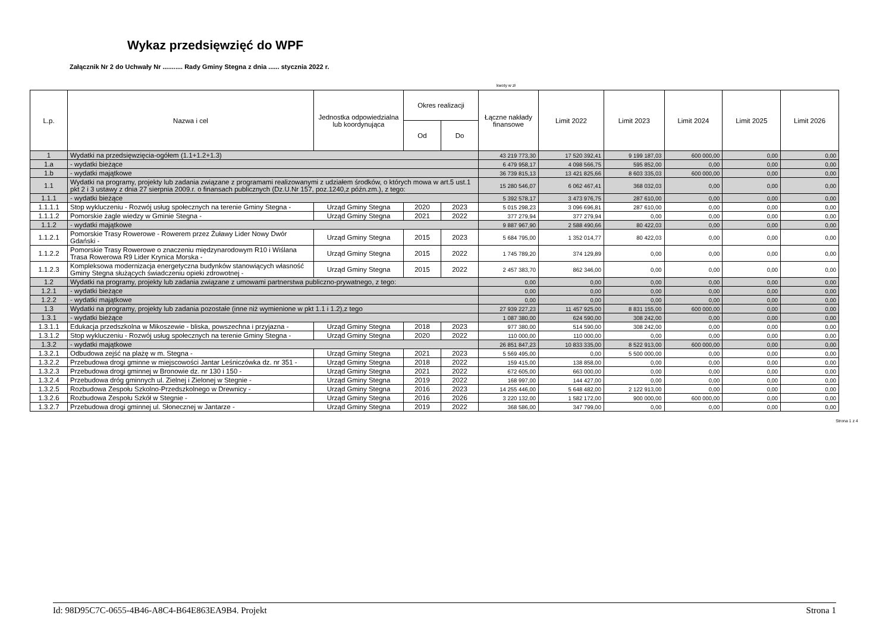Wykaz przedsięwzięć do WPF
Załącznik Nr 2 do Uchwały Nr ........... Rady Gminy Stegna z dnia ...... stycznia 2022 r.
kwoty w zł
| L.p. | Nazwa i cel | Jednostka odpowiedzialna lub koordynująca | Okres realizacji | | Łączne nakłady finansowe | Limit 2022 | Limit 2023 | Limit 2024 | Limit 2025 | Limit 2026 |
| --- | --- | --- | --- | --- | --- | --- | --- | --- | --- | --- |
| | | | Od | Do | | | | | | |
| 1 | Wydatki na przedsięwzięcia-ogółem (1.1+1.2+1.3) | | | | 43 219 773,30 | 17 520 392,41 | 9 199 187,03 | 600 000,00 | 0,00 | 0,00 |
| 1.a | - wydatki bieżące | | | | 6 479 958,17 | 4 098 566,75 | 595 852,00 | 0,00 | 0,00 | 0,00 |
| 1.b | - wydatki majątkowe | | | | 36 739 815,13 | 13 421 825,66 | 8 603 335,03 | 600 000,00 | 0,00 | 0,00 |
| 1.1 | Wydatki na programy, projekty lub zadania związane z programami realizowanymi z udziałem środków, o których mowa w art.5 ust.1 pkt 2 i 3 ustawy z dnia 27 sierpnia 2009.r. o finansach publicznych (Dz.U.Nr 157, poz.1240,z późn.zm.), z tego: | | | | 15 280 546,07 | 6 062 467,41 | 368 032,03 | 0,00 | 0,00 | 0,00 |
| 1.1.1 | - wydatki bieżące | | | | 5 392 578,17 | 3 473 976,75 | 287 610,00 | 0,00 | 0,00 | 0,00 |
| 1.1.1.1 | Stop wykluczeniu - Rozwój usług społecznych na terenie Gminy Stegna - | Urząd Gminy Stegna | 2020 | 2023 | 5 015 298,23 | 3 096 696,81 | 287 610,00 | 0,00 | 0,00 | 0,00 |
| 1.1.1.2 | Pomorskie żagle wiedzy w Gminie Stegna - | Urząd Gminy Stegna | 2021 | 2022 | 377 279,94 | 377 279,94 | 0,00 | 0,00 | 0,00 | 0,00 |
| 1.1.2 | - wydatki majątkowe | | | | 9 887 967,90 | 2 588 490,66 | 80 422,03 | 0,00 | 0,00 | 0,00 |
| 1.1.2.1 | Pomorskie Trasy Rowerowe - Rowerem przez Żuławy Lider Nowy Dwór Gdański - | Urząd Gminy Stegna | 2015 | 2023 | 5 684 795,00 | 1 352 014,77 | 80 422,03 | 0,00 | 0,00 | 0,00 |
| 1.1.2.2 | Pomorskie Trasy Rowerowe o znaczeniu międzynarodowym R10 i Wiślana Trasa Rowerowa R9 Lider Krynica Morska - | Urząd Gminy Stegna | 2015 | 2022 | 1 745 789,20 | 374 129,89 | 0,00 | 0,00 | 0,00 | 0,00 |
| 1.1.2.3 | Kompleksowa modernizacja energetyczna budynków stanowiących własność Gminy Stegna służących świadczeniu opieki zdrowotnej - | Urząd Gminy Stegna | 2015 | 2022 | 2 457 383,70 | 862 346,00 | 0,00 | 0,00 | 0,00 | 0,00 |
| 1.2 | Wydatki na programy, projekty lub zadania związane z umowami partnerstwa publiczno-prywatnego, z tego: | | | | 0,00 | 0,00 | 0,00 | 0,00 | 0,00 | 0,00 |
| 1.2.1 | - wydatki bieżące | | | | 0,00 | 0,00 | 0,00 | 0,00 | 0,00 | 0,00 |
| 1.2.2 | - wydatki majątkowe | | | | 0,00 | 0,00 | 0,00 | 0,00 | 0,00 | 0,00 |
| 1.3 | Wydatki na programy, projekty lub zadania pozostałe (inne niż wymienione w pkt 1.1 i 1.2),z tego | | | | 27 939 227,23 | 11 457 925,00 | 8 831 155,00 | 600 000,00 | 0,00 | 0,00 |
| 1.3.1 | - wydatki bieżące | | | | 1 087 380,00 | 624 590,00 | 308 242,00 | 0,00 | 0,00 | 0,00 |
| 1.3.1.1 | Edukacja przedszkolna w Mikoszewie - bliska, powszechna i przyjazna - | Urząd Gminy Stegna | 2018 | 2023 | 977 380,00 | 514 590,00 | 308 242,00 | 0,00 | 0,00 | 0,00 |
| 1.3.1.2 | Stop wykluczeniu - Rozwój usług społecznych na terenie Gminy Stegna - | Urząd Gminy Stegna | 2020 | 2022 | 110 000,00 | 110 000,00 | 0,00 | 0,00 | 0,00 | 0,00 |
| 1.3.2 | - wydatki majątkowe | | | | 26 851 847,23 | 10 833 335,00 | 8 522 913,00 | 600 000,00 | 0,00 | 0,00 |
| 1.3.2.1 | Odbudowa zejść na plażę w m. Stegna - | Urząd Gminy Stegna | 2021 | 2023 | 5 569 495,00 | 0,00 | 5 500 000,00 | 0,00 | 0,00 | 0,00 |
| 1.3.2.2 | Przebudowa drogi gminne w miejscowości Jantar Leśniczówka dz. nr 351 - | Urząd Gminy Stegna | 2018 | 2022 | 159 415,00 | 138 858,00 | 0,00 | 0,00 | 0,00 | 0,00 |
| 1.3.2.3 | Przebudowa drogi gminnej w Bronowie dz. nr 130 i 150 - | Urząd Gminy Stegna | 2021 | 2022 | 672 605,00 | 663 000,00 | 0,00 | 0,00 | 0,00 | 0,00 |
| 1.3.2.4 | Przebudowa dróg gminnych ul. Zielnej i Zielonej w Stegnie - | Urząd Gminy Stegna | 2019 | 2022 | 168 997,00 | 144 427,00 | 0,00 | 0,00 | 0,00 | 0,00 |
| 1.3.2.5 | Rozbudowa Zespołu Szkolno-Przedszkolnego w Drewnicy - | Urząd Gminy Stegna | 2016 | 2023 | 14 255 446,00 | 5 648 482,00 | 2 122 913,00 | 0,00 | 0,00 | 0,00 |
| 1.3.2.6 | Rozbudowa Zespołu Szkół w Stegnie - | Urząd Gminy Stegna | 2016 | 2026 | 3 220 132,00 | 1 582 172,00 | 900 000,00 | 600 000,00 | 0,00 | 0,00 |
| 1.3.2.7 | Przebudowa drogi gminnej ul. Słonecznej w Jantarze - | Urząd Gminy Stegna | 2019 | 2022 | 368 586,00 | 347 799,00 | 0,00 | 0,00 | 0,00 | 0,00 |
Strona 1 z 4
Id: 98D95C7C-0655-4B46-A8C4-B64E863EA9B4. Projekt Strona 1